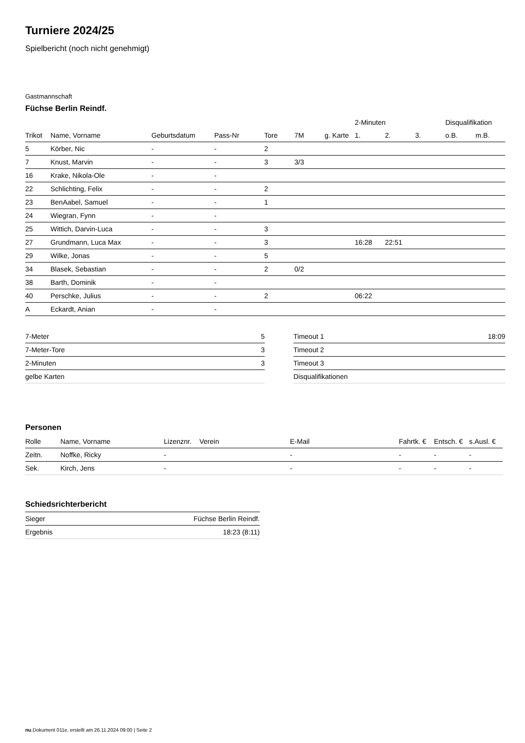Turniere 2024/25
Spielbericht (noch nicht genehmigt)
Gastmannschaft
Füchse Berlin Reindf.
| | | | | | | | 2-Minuten | | | Disqualifikation | |
| --- | --- | --- | --- | --- | --- | --- | --- | --- | --- | --- | --- |
| Trikot | Name, Vorname | Geburtsdatum | Pass-Nr | Tore | 7M | g. Karte | 1. | 2. | 3. | o.B. | m.B. |
| 5 | Körber, Nic | - | - | 2 | | | | | | | |
| 7 | Knust, Marvin | - | - | 3 | 3/3 | | | | | | |
| 16 | Krake, Nikola-Ole | - | - | | | | | | | | |
| 22 | Schlichting, Felix | - | - | 2 | | | | | | | |
| 23 | BenAabel, Samuel | - | - | 1 | | | | | | | |
| 24 | Wiegran, Fynn | - | - | | | | | | | | |
| 25 | Wittich, Darvin-Luca | - | - | 3 | | | | | | | |
| 27 | Grundmann, Luca Max | - | - | 3 | | | 16:28 | 22:51 | | | |
| 29 | Wilke, Jonas | - | - | 5 | | | | | | | |
| 34 | Blasek, Sebastian | - | - | 2 | 0/2 | | | | | | |
| 38 | Barth, Dominik | - | - | | | | | | | | |
| 40 | Perschke, Julius | - | - | 2 | | | 06:22 | | | | |
| A | Eckardt, Anian | - | - | | | | | | | | |
| 7-Meter | 5 |
| 7-Meter-Tore | 3 |
| 2-Minuten | 3 |
| gelbe Karten | |
| Timeout 1 | 18:09 |
| Timeout 2 | |
| Timeout 3 | |
| Disqualifikationen | |
Personen
| Rolle | Name, Vorname | Lizenznr. | Verein | E-Mail | Fahrtk. € | Entsch. € | s.Ausl. € |
| --- | --- | --- | --- | --- | --- | --- | --- |
| Zeitn. | Noffke, Ricky | - | | - | - | - | - |
| Sek. | Kirch, Jens | - | | - | - | - | - |
Schiedsrichterbericht
| Sieger | Füchse Berlin Reindf. |
| Ergebnis | 18:23 (8:11) |
nu.Dokument 011e, erstellt am 26.11.2024 09:00 | Seite 2